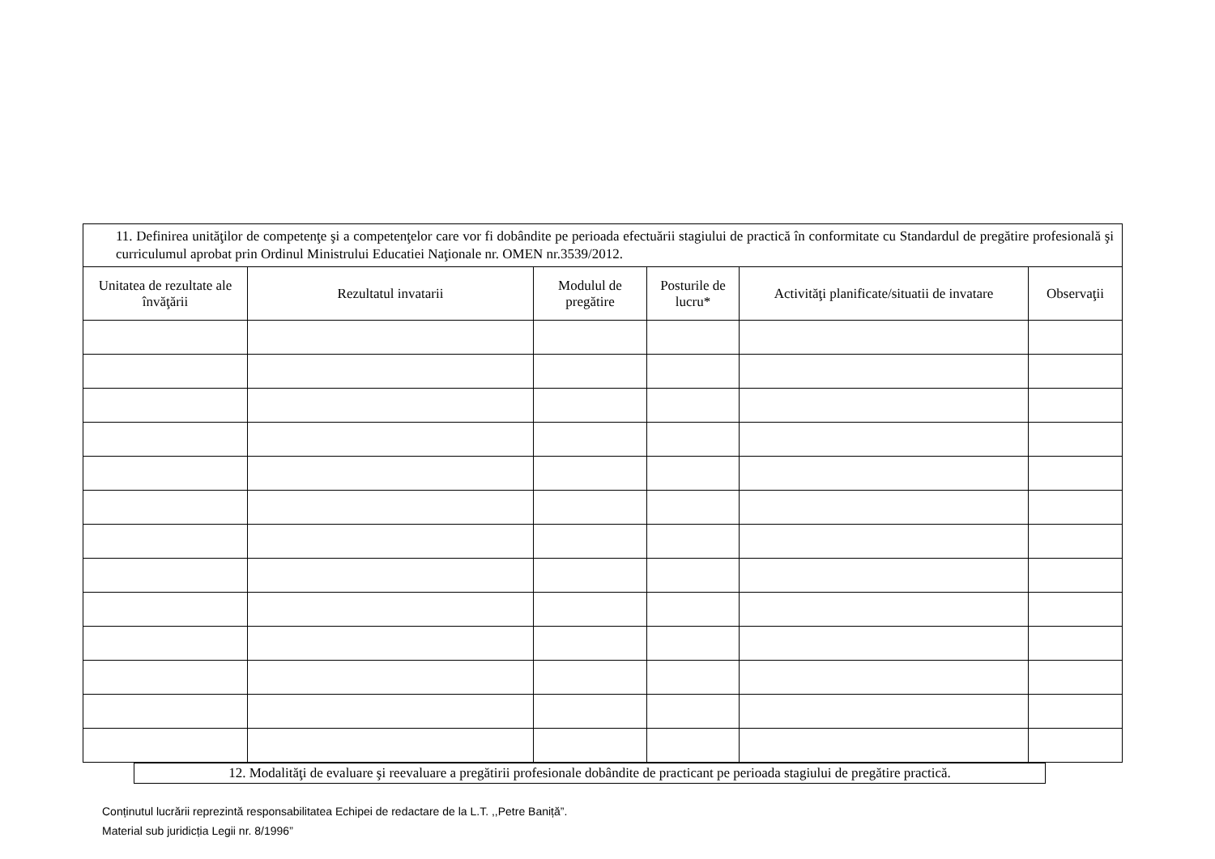| 11. Definirea unităţilor de competenţe şi a competenţelor care vor fi dobândite pe perioada efectuării stagiului de practică în conformitate cu Standardul de pregătire profesională şi curriculumul aprobat prin Ordinul Ministrului Educatiei Naţionale nr. OMEN nr.3539/2012. | | | | | |
| Unitatea de rezultate ale învăţării | Rezultatul invatarii | Modulul de pregătire | Posturile de lucru* | Activităţi planificate/situatii de invatare | Observaţii |
12. Modalităţi de evaluare şi reevaluare a pregătirii profesionale dobândite de practicant pe perioada stagiului de pregătire practică.
Conținutul lucrării reprezintă responsabilitatea Echipei de redactare de la L.T. ,,Petre Baniță”.
Material sub juridicția Legii nr. 8/1996”